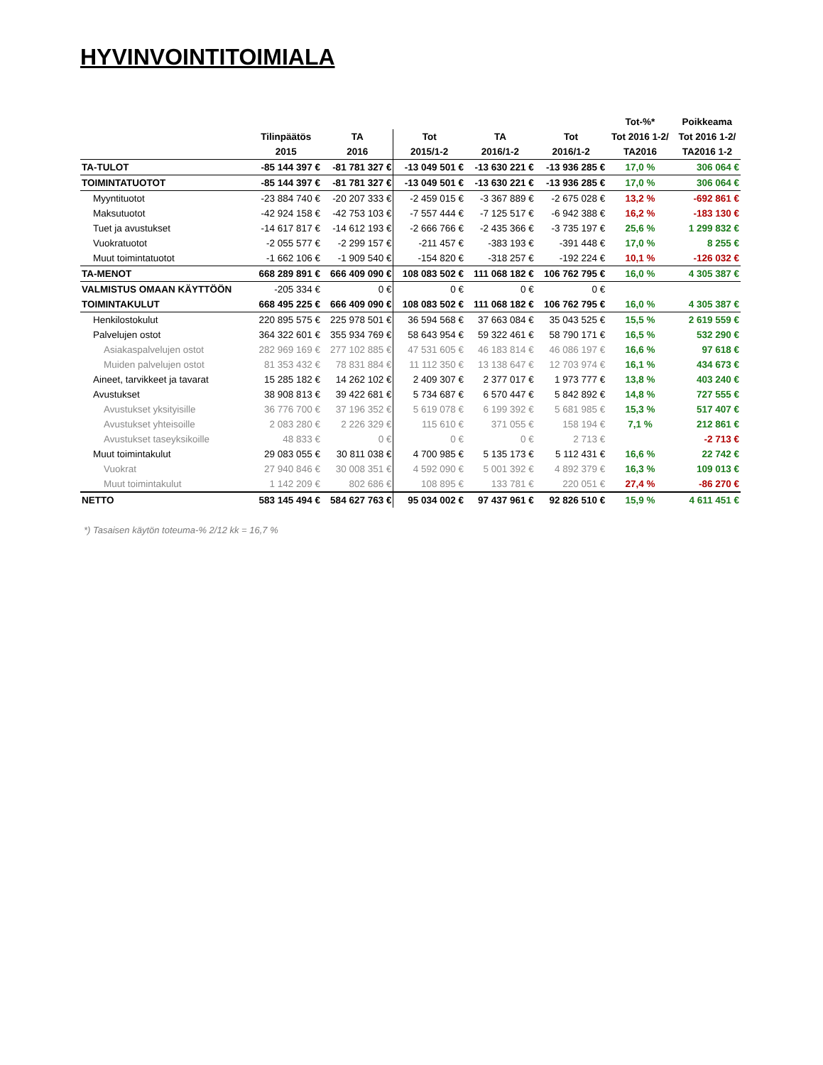HYVINVOINTITOIMIALA
| | | | | | | Tot-%* | Poikkeama |
| --- | --- | --- | --- | --- | --- | --- | --- |
| | Tilinpäätös | TA | Tot | TA | Tot | Tot 2016 1-2/ | Tot 2016 1-2/ |
| | 2015 | 2016 | 2015/1-2 | 2016/1-2 | 2016/1-2 | TA2016 | TA2016 1-2 |
| TA-TULOT | -85 144 397 € | -81 781 327 € | -13 049 501 € | -13 630 221 € | -13 936 285 € | 17,0 % | 306 064 € |
| TOIMINTATUOTOT | -85 144 397 € | -81 781 327 € | -13 049 501 € | -13 630 221 € | -13 936 285 € | 17,0 % | 306 064 € |
| Myyntituotot | -23 884 740 € | -20 207 333 € | -2 459 015 € | -3 367 889 € | -2 675 028 € | 13,2 % | -692 861 € |
| Maksutuotot | -42 924 158 € | -42 753 103 € | -7 557 444 € | -7 125 517 € | -6 942 388 € | 16,2 % | -183 130 € |
| Tuet ja avustukset | -14 617 817 € | -14 612 193 € | -2 666 766 € | -2 435 366 € | -3 735 197 € | 25,6 % | 1 299 832 € |
| Vuokratuotot | -2 055 577 € | -2 299 157 € | -211 457 € | -383 193 € | -391 448 € | 17,0 % | 8 255 € |
| Muut toimintatuotot | -1 662 106 € | -1 909 540 € | -154 820 € | -318 257 € | -192 224 € | 10,1 % | -126 032 € |
| TA-MENOT | 668 289 891 € | 666 409 090 € | 108 083 502 € | 111 068 182 € | 106 762 795 € | 16,0 % | 4 305 387 € |
| VALMISTUS OMAAN KÄYTTÖÖN | -205 334 € | 0 € | 0 € | 0 € | 0 € | | |
| TOIMINTAKULUT | 668 495 225 € | 666 409 090 € | 108 083 502 € | 111 068 182 € | 106 762 795 € | 16,0 % | 4 305 387 € |
| Henkilostokulut | 220 895 575 € | 225 978 501 € | 36 594 568 € | 37 663 084 € | 35 043 525 € | 15,5 % | 2 619 559 € |
| Palvelujen ostot | 364 322 601 € | 355 934 769 € | 58 643 954 € | 59 322 461 € | 58 790 171 € | 16,5 % | 532 290 € |
| Asiakaspalvelujen ostot | 282 969 169 € | 277 102 885 € | 47 531 605 € | 46 183 814 € | 46 086 197 € | 16,6 % | 97 618 € |
| Muiden palvelujen ostot | 81 353 432 € | 78 831 884 € | 11 112 350 € | 13 138 647 € | 12 703 974 € | 16,1 % | 434 673 € |
| Aineet, tarvikkeet ja tavarat | 15 285 182 € | 14 262 102 € | 2 409 307 € | 2 377 017 € | 1 973 777 € | 13,8 % | 403 240 € |
| Avustukset | 38 908 813 € | 39 422 681 € | 5 734 687 € | 6 570 447 € | 5 842 892 € | 14,8 % | 727 555 € |
| Avustukset yksityisille | 36 776 700 € | 37 196 352 € | 5 619 078 € | 6 199 392 € | 5 681 985 € | 15,3 % | 517 407 € |
| Avustukset yhteisoille | 2 083 280 € | 2 226 329 € | 115 610 € | 371 055 € | 158 194 € | 7,1 % | 212 861 € |
| Avustukset taseyksikoille | 48 833 € | 0 € | 0 € | 0 € | 2 713 € | | -2 713 € |
| Muut toimintakulut | 29 083 055 € | 30 811 038 € | 4 700 985 € | 5 135 173 € | 5 112 431 € | 16,6 % | 22 742 € |
| Vuokrat | 27 940 846 € | 30 008 351 € | 4 592 090 € | 5 001 392 € | 4 892 379 € | 16,3 % | 109 013 € |
| Muut toimintakulut | 1 142 209 € | 802 686 € | 108 895 € | 133 781 € | 220 051 € | 27,4 % | -86 270 € |
| NETTO | 583 145 494 € | 584 627 763 € | 95 034 002 € | 97 437 961 € | 92 826 510 € | 15,9 % | 4 611 451 € |
*) Tasaisen käytön toteuma-% 2/12 kk = 16,7 %